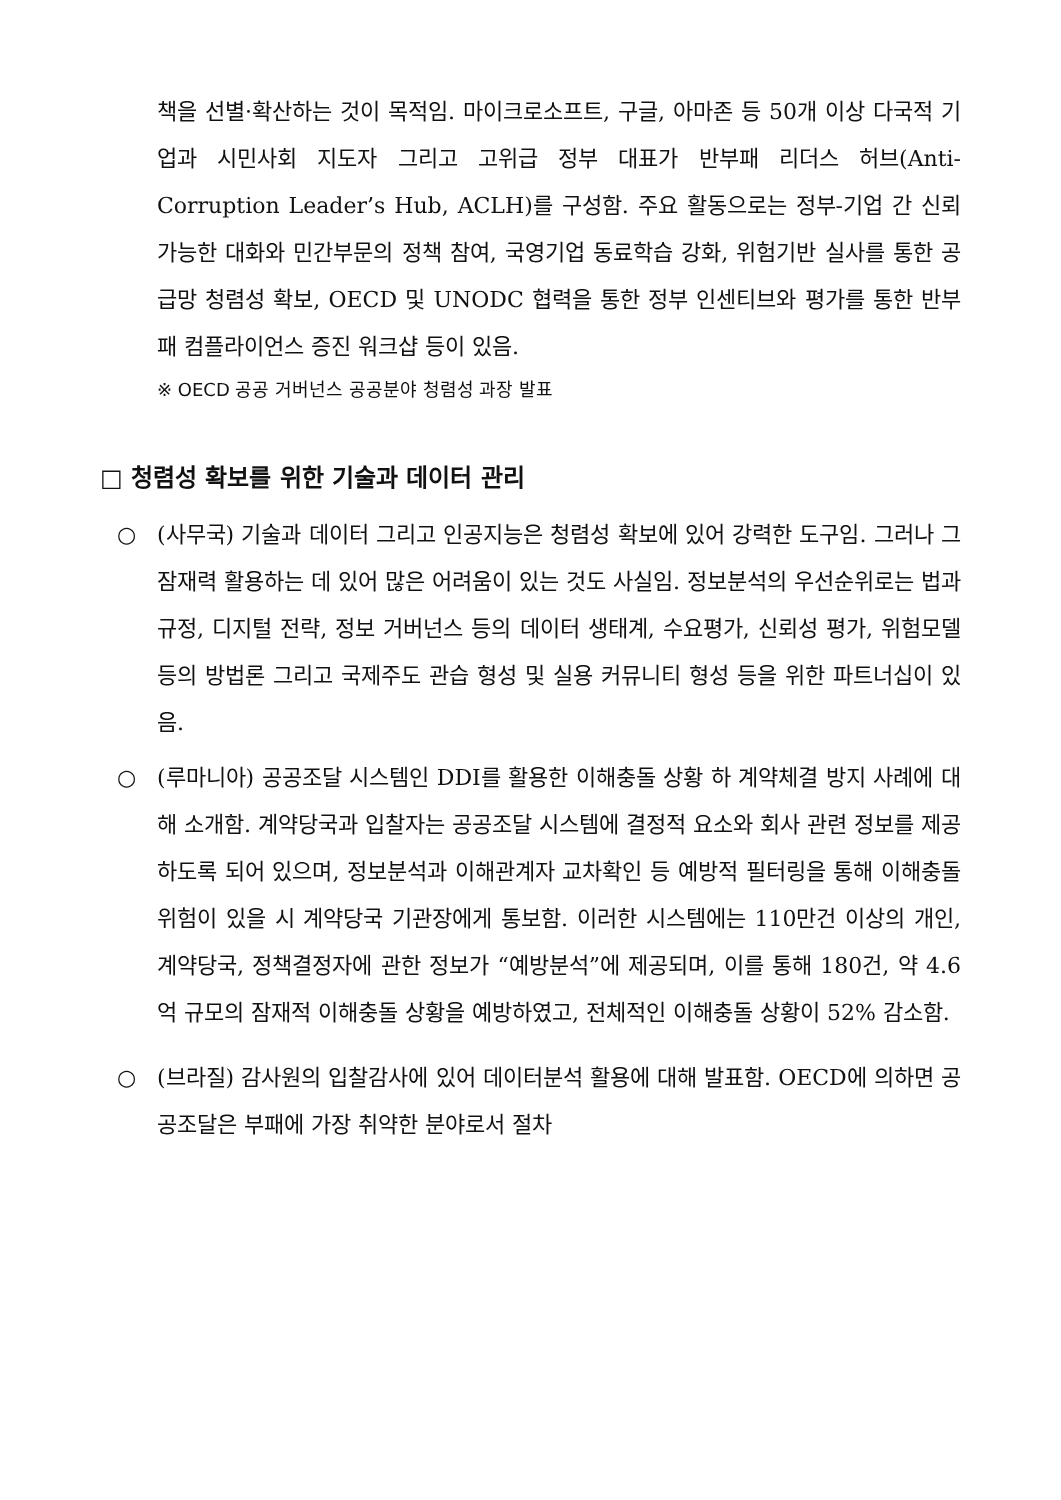책을 선별·확산하는 것이 목적임. 마이크로소프트, 구글, 아마존 등 50개 이상 다국적 기업과 시민사회 지도자 그리고 고위급 정부 대표가 반부패 리더스 허브(Anti-Corruption Leader’s Hub, ACLH)를 구성함. 주요 활동으로는 정부-기업 간 신뢰가능한 대화와 민간부문의 정책 참여, 국영기업 동료학습 강화, 위험기반 실사를 통한 공급망 청렴성 확보, OECD 및 UNODC 협력을 통한 정부 인센티브와 평가를 통한 반부패 컴플라이언스 증진 워크샵 등이 있음.
※ OECD 공공 거버넌스 공공분야 청렴성 과장 발표
□ 청렴성 확보를 위한 기술과 데이터 관리
○ (사무국) 기술과 데이터 그리고 인공지능은 청렴성 확보에 있어 강력한 도구임. 그러나 그 잠재력 활용하는 데 있어 많은 어려움이 있는 것도 사실임. 정보분석의 우선순위로는 법과 규정, 디지털 전략, 정보 거버넌스 등의 데이터 생태계, 수요평가, 신뢰성 평가, 위험모델 등의 방법론 그리고 국제주도 관습 형성 및 실용 커뮤니티 형성 등을 위한 파트너십이 있음.
○ (루마니아) 공공조달 시스템인 DDI를 활용한 이해충돌 상황 하 계약체결 방지 사례에 대해 소개함. 계약당국과 입찰자는 공공조달 시스템에 결정적 요소와 회사 관련 정보를 제공하도록 되어 있으며, 정보분석과 이해관계자 교차확인 등 예방적 필터링을 통해 이해충돌 위험이 있을 시 계약당국 기관장에게 통보함. 이러한 시스템에는 110만건 이상의 개인, 계약당국, 정책결정자에 관한 정보가 “예방분석”에 제공되며, 이를 통해 180건, 약 4.6억 규모의 잠재적 이해충돌 상황을 예방하였고, 전체적인 이해충돌 상황이 52% 감소함.
○ (브라질) 감사원의 입찰감사에 있어 데이터분석 활용에 대해 발표함. OECD에 의하면 공공조달은 부패에 가장 취약한 분야로서 절차